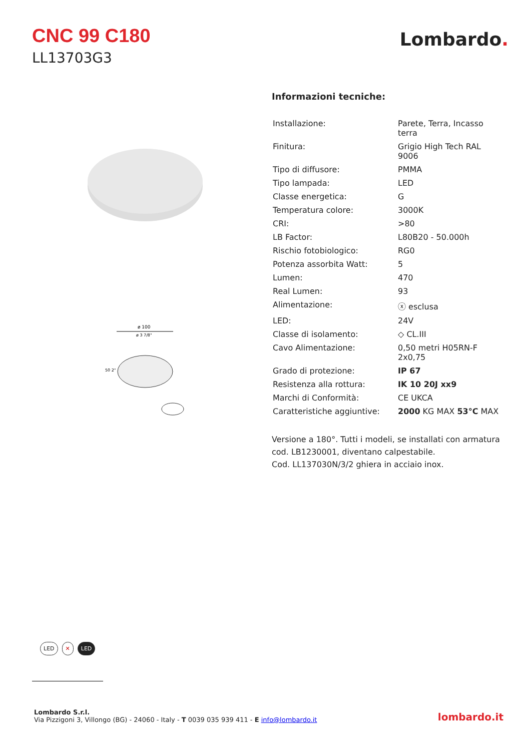CNC 99 C180
LL13703G3
Lombardo.
ø 100
ø 3 7/8"
50 2"
Informazioni tecniche:
| Installazione: | Parete, Terra, Incasso terra |
| Finitura: | Grigio High Tech RAL 9006 |
| Tipo di diffusore: | PMMA |
| Tipo lampada: | LED |
| Classe energetica: | G |
| Temperatura colore: | 3000K |
| CRI: | >80 |
| LB Factor: | L80B20 - 50.000h |
| Rischio fotobiologico: | RG0 |
| Potenza assorbita Watt: | 5 |
| Lumen: | 470 |
| Real Lumen: | 93 |
| Alimentazione: | ⓧ esclusa |
| LED: | 24V |
| Classe di isolamento: | ◇ CL.III |
| Cavo Alimentazione: | 0,50 metri H05RN-F 2x0,75 |
| Grado di protezione: | IP 67 |
| Resistenza alla rottura: | IK 10 20J xx9 |
| Marchi di Conformità: | CE UKCA |
| Caratteristiche aggiuntive: | 2000 KG MAX 53°C MAX |
Versione a 180°. Tutti i modeli, se installati con armatura cod. LB1230001, diventano calpestabile.
Cod. LL137030N/3/2 ghiera in acciaio inox.
LED ✕ LED
Lombardo S.r.l.
Via Pizzigoni 3, Villongo (BG) - 24060 - Italy - T 0039 035 939 411 - E info@lombardo.it
lombardo.it